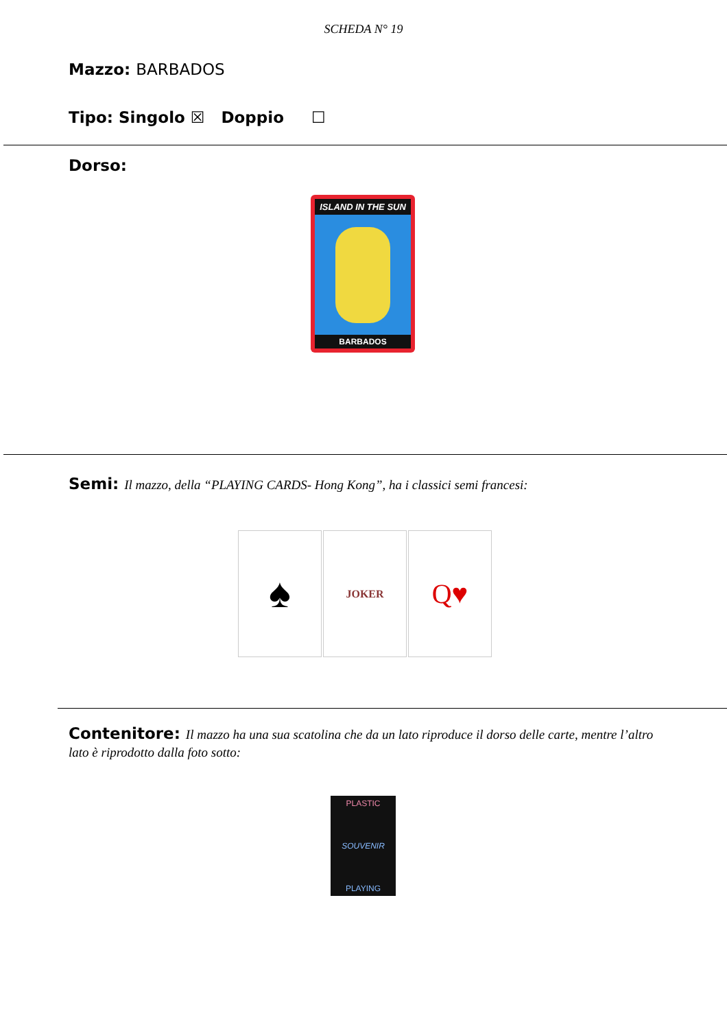SCHEDA N° 19
Mazzo: BARBADOS
Tipo: Singolo ☒ Doppio ☐
Dorso:
ISLAND IN THE SUN
BARBADOS
Semi: Il mazzo, della “PLAYING CARDS- Hong Kong”, ha i classici semi francesi:
♠
JOKER
Q♥
Contenitore: Il mazzo ha una sua scatolina che da un lato riproduce il dorso delle carte, mentre l’altro lato è riprodotto dalla foto sotto:
PLASTIC
SOUVENIR
PLAYING